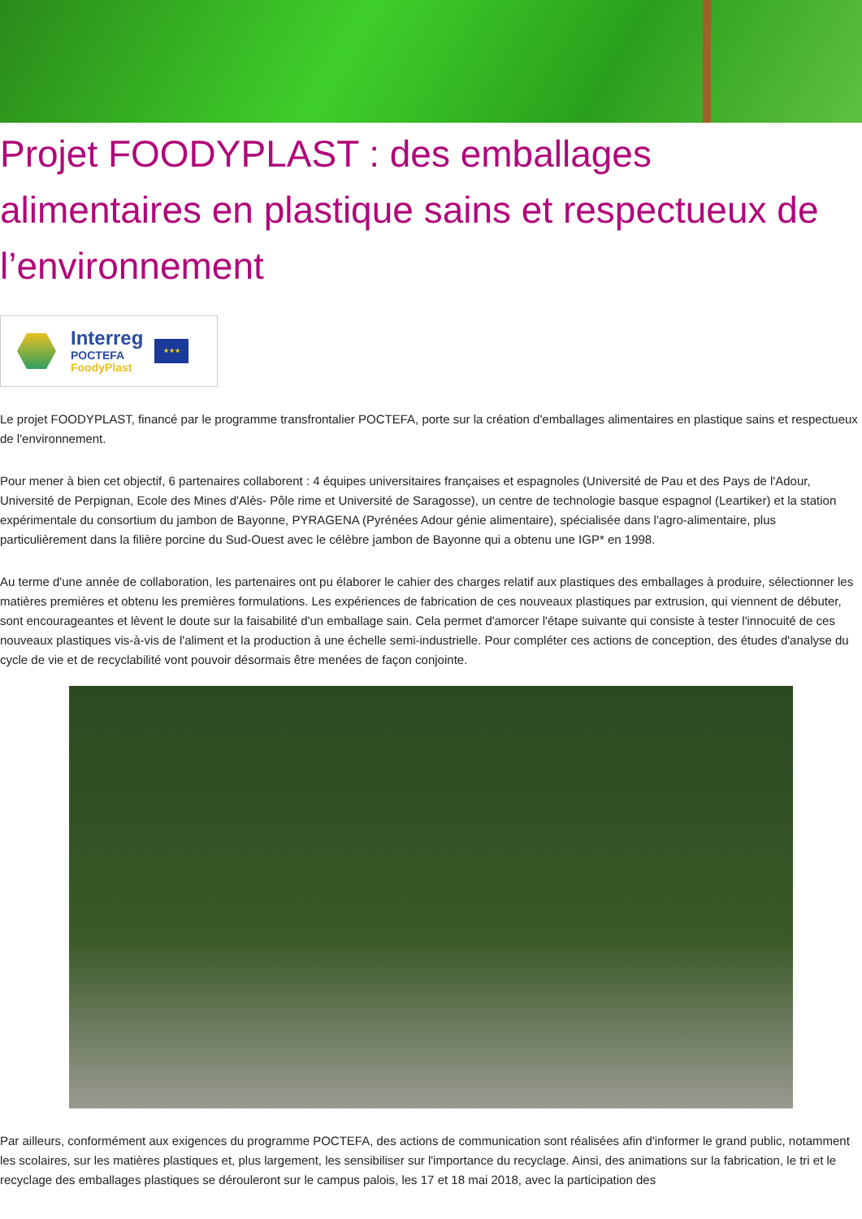Projet FOODYPLAST : des emballages alimentaires en plastique sains et respectueux de l’environnement
Interreg
POCTEFA
FoodyPlast
★★★
Le projet FOODYPLAST, financé par le programme transfrontalier POCTEFA, porte sur la création d'emballages alimentaires en plastique sains et respectueux de l'environnement.
Pour mener à bien cet objectif, 6 partenaires collaborent : 4 équipes universitaires françaises et espagnoles (Université de Pau et des Pays de l'Adour, Université de Perpignan, Ecole des Mines d'Alès- Pôle rime et Université de Saragosse), un centre de technologie basque espagnol (Leartiker) et la station expérimentale du consortium du jambon de Bayonne, PYRAGENA (Pyrénées Adour génie alimentaire), spécialisée dans l'agro-alimentaire, plus particulièrement dans la filière porcine du Sud-Ouest avec le célèbre jambon de Bayonne qui a obtenu une IGP* en 1998.
Au terme d'une année de collaboration, les partenaires ont pu élaborer le cahier des charges relatif aux plastiques des emballages à produire, sélectionner les matières premières et obtenu les premières formulations. Les expériences de fabrication de ces nouveaux plastiques par extrusion, qui viennent de débuter, sont encourageantes et lèvent le doute sur la faisabilité d'un emballage sain. Cela permet d'amorcer l'étape suivante qui consiste à tester l'innocuité de ces nouveaux plastiques vis-à-vis de l'aliment et la production à une échelle semi-industrielle. Pour compléter ces actions de conception, des études d'analyse du cycle de vie et de recyclabilité vont pouvoir désormais être menées de façon conjointe.
Par ailleurs, conformément aux exigences du programme POCTEFA, des actions de communication sont réalisées afin d'informer le grand public, notamment les scolaires, sur les matières plastiques et, plus largement, les sensibiliser sur l'importance du recyclage. Ainsi, des animations sur la fabrication, le tri et le recyclage des emballages plastiques se dérouleront sur le campus palois, les 17 et 18 mai 2018, avec la participation des